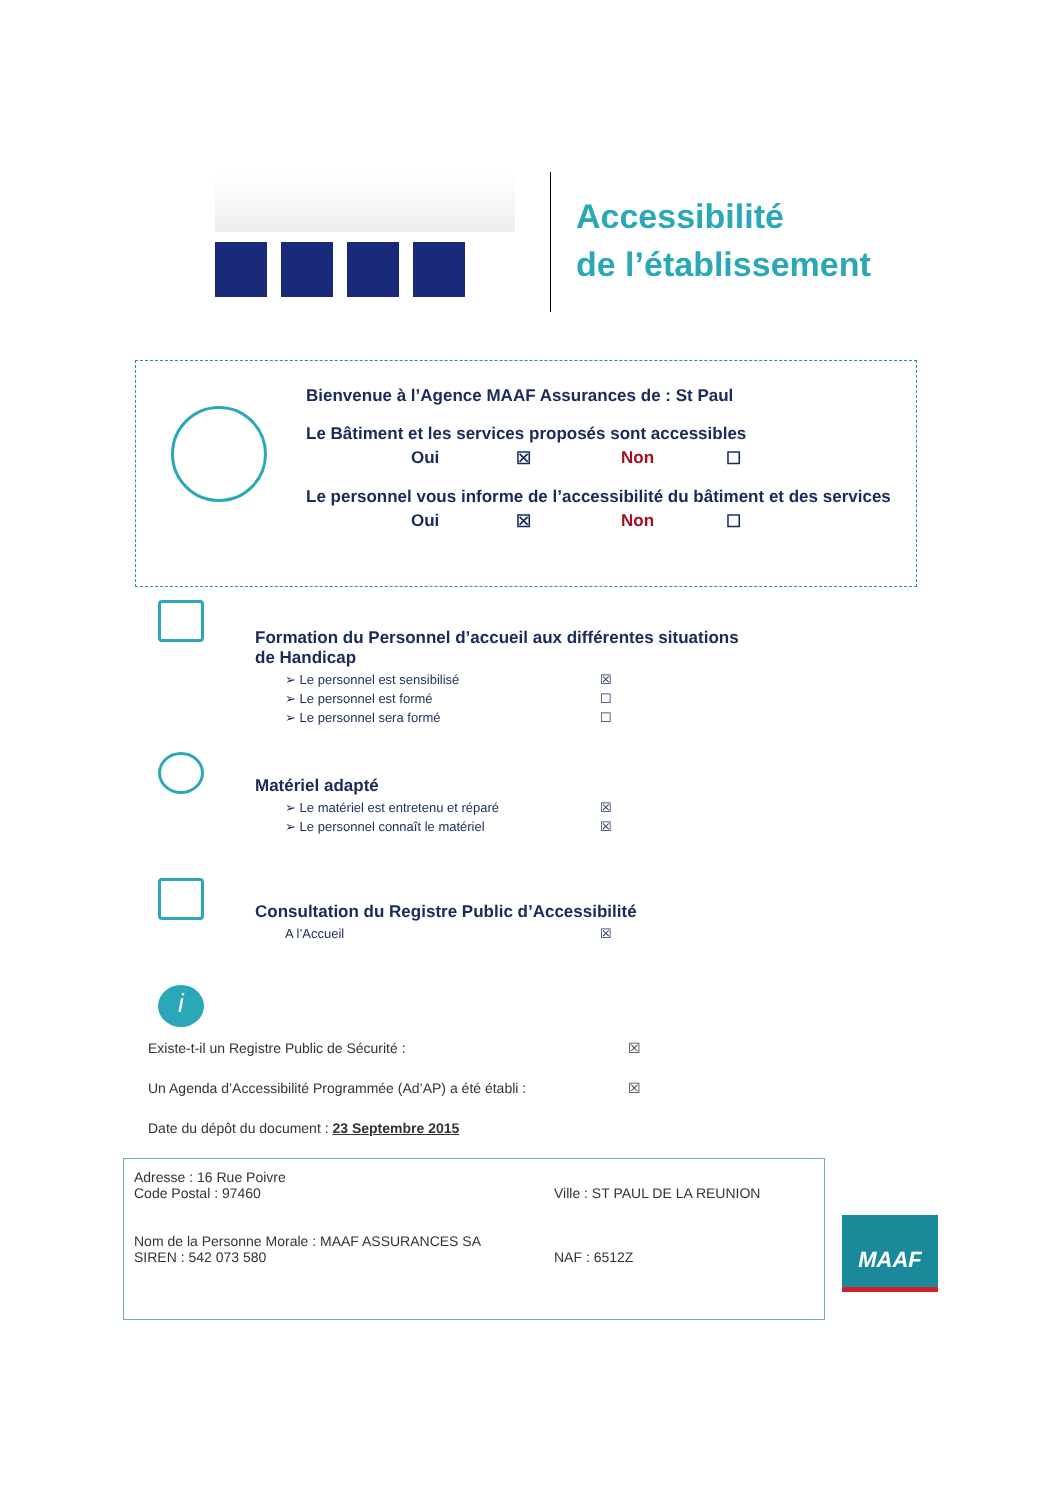Accessibilité
de l’établissement
Bienvenue à l’Agence MAAF Assurances de : St Paul
Le Bâtiment et les services proposés sont accessibles
Oui ☒ Non ☐
Le personnel vous informe de l’accessibilité du bâtiment et des services
Oui ☒ Non ☐
Formation du Personnel d’accueil aux différentes situations
de Handicap
➢ Le personnel est sensibilisé ☒
➢ Le personnel est formé ☐
➢ Le personnel sera formé ☐
Matériel adapté
➢ Le matériel est entretenu et réparé ☒
➢ Le personnel connaît le matériel ☒
Consultation du Registre Public d’Accessibilité
A l’Accueil ☒
i
Existe-t-il un Registre Public de Sécurité : ☒
Un Agenda d’Accessibilité Programmée (Ad’AP) a été établi : ☒
Date du dépôt du document : 23 Septembre 2015
Adresse : 16 Rue Poivre
Code Postal : 97460 Ville : ST PAUL DE LA REUNION
Nom de la Personne Morale : MAAF ASSURANCES SA
SIREN : 542 073 580 NAF : 6512Z
MAAF